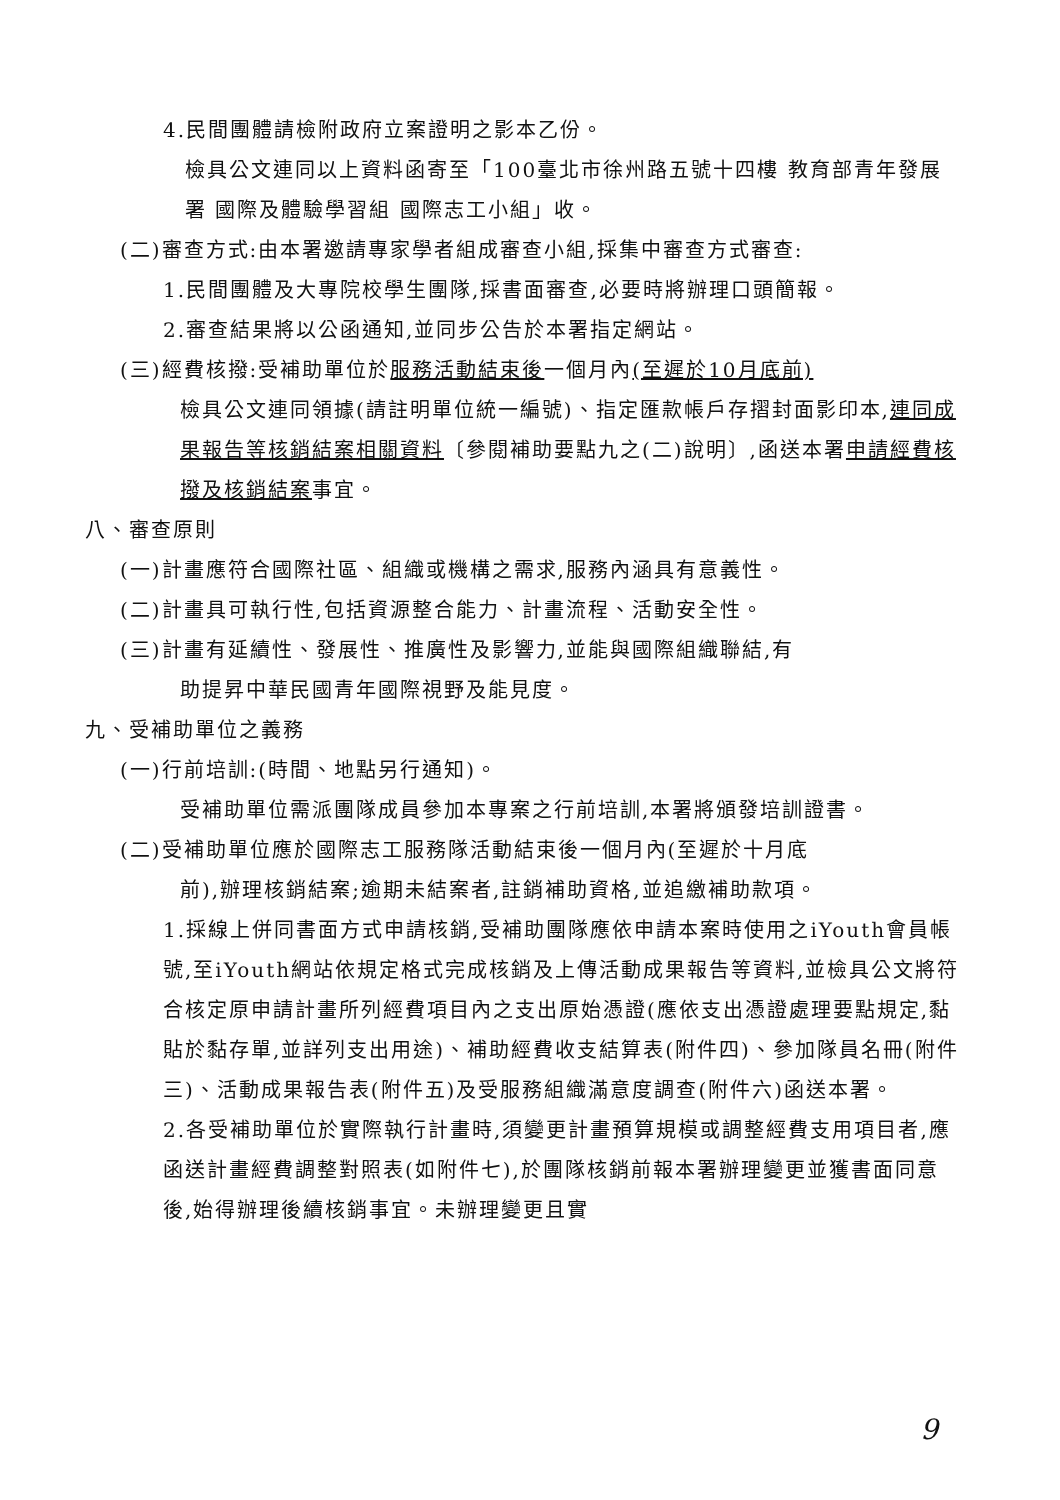4.民間團體請檢附政府立案證明之影本乙份。
檢具公文連同以上資料函寄至「100臺北市徐州路五號十四樓 教育部青年發展署 國際及體驗學習組 國際志工小組」收。
(二)審查方式:由本署邀請專家學者組成審查小組,採集中審查方式審查:
1.民間團體及大專院校學生團隊,採書面審查,必要時將辦理口頭簡報。
2.審查結果將以公函通知,並同步公告於本署指定網站。
(三)經費核撥:受補助單位於服務活動結束後一個月內(至遲於10月底前)
檢具公文連同領據(請註明單位統一編號)、指定匯款帳戶存摺封面影印本,連同成果報告等核銷結案相關資料〔參閱補助要點九之(二)說明〕,函送本署申請經費核撥及核銷結案事宜。
八、審查原則
(一)計畫應符合國際社區、組織或機構之需求,服務內涵具有意義性。
(二)計畫具可執行性,包括資源整合能力、計畫流程、活動安全性。
(三)計畫有延續性、發展性、推廣性及影響力,並能與國際組織聯結,有
助提昇中華民國青年國際視野及能見度。
九、受補助單位之義務
(一)行前培訓:(時間、地點另行通知)。
受補助單位需派團隊成員參加本專案之行前培訓,本署將頒發培訓證書。
(二)受補助單位應於國際志工服務隊活動結束後一個月內(至遲於十月底
前),辦理核銷結案;逾期未結案者,註銷補助資格,並追繳補助款項。
1.採線上併同書面方式申請核銷,受補助團隊應依申請本案時使用之iYouth會員帳號,至iYouth網站依規定格式完成核銷及上傳活動成果報告等資料,並檢具公文將符合核定原申請計畫所列經費項目內之支出原始憑證(應依支出憑證處理要點規定,黏貼於黏存單,並詳列支出用途)、補助經費收支結算表(附件四)、參加隊員名冊(附件三)、活動成果報告表(附件五)及受服務組織滿意度調查(附件六)函送本署。
2.各受補助單位於實際執行計畫時,須變更計畫預算規模或調整經費支用項目者,應函送計畫經費調整對照表(如附件七),於團隊核銷前報本署辦理變更並獲書面同意後,始得辦理後續核銷事宜。未辦理變更且實
9